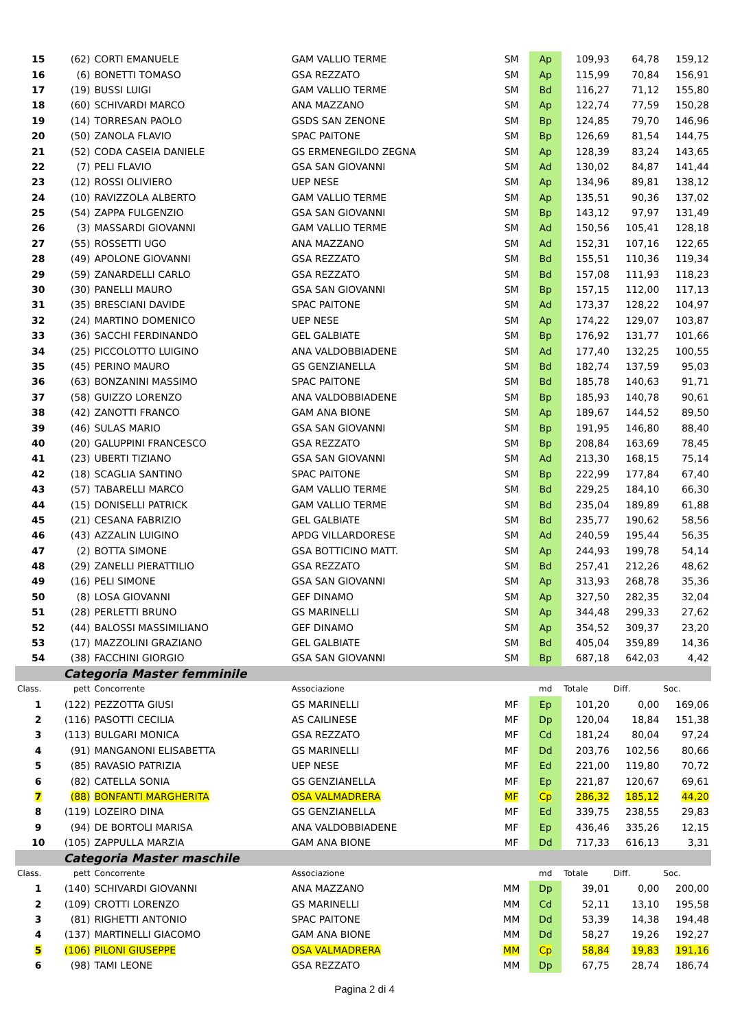| 15 | (62) | CORTI EMANUELE | GAM VALLIO TERME | SM | Ap | 109,93 | 64,78 | 159,12 |
| 16 | (6) | BONETTI TOMASO | GSA REZZATO | SM | Ap | 115,99 | 70,84 | 156,91 |
| 17 | (19) | BUSSI LUIGI | GAM VALLIO TERME | SM | Bd | 116,27 | 71,12 | 155,80 |
| 18 | (60) | SCHIVARDI MARCO | ANA MAZZANO | SM | Ap | 122,74 | 77,59 | 150,28 |
| 19 | (14) | TORRESAN PAOLO | GSDS SAN ZENONE | SM | Bp | 124,85 | 79,70 | 146,96 |
| 20 | (50) | ZANOLA FLAVIO | SPAC PAITONE | SM | Bp | 126,69 | 81,54 | 144,75 |
| 21 | (52) | CODA CASEIA DANIELE | GS ERMENEGILDO ZEGNA | SM | Ap | 128,39 | 83,24 | 143,65 |
| 22 | (7) | PELI FLAVIO | GSA SAN GIOVANNI | SM | Ad | 130,02 | 84,87 | 141,44 |
| 23 | (12) | ROSSI OLIVIERO | UEP NESE | SM | Ap | 134,96 | 89,81 | 138,12 |
| 24 | (10) | RAVIZZOLA ALBERTO | GAM VALLIO TERME | SM | Ap | 135,51 | 90,36 | 137,02 |
| 25 | (54) | ZAPPA FULGENZIO | GSA SAN GIOVANNI | SM | Bp | 143,12 | 97,97 | 131,49 |
| 26 | (3) | MASSARDI GIOVANNI | GAM VALLIO TERME | SM | Ad | 150,56 | 105,41 | 128,18 |
| 27 | (55) | ROSSETTI UGO | ANA MAZZANO | SM | Ad | 152,31 | 107,16 | 122,65 |
| 28 | (49) | APOLONE GIOVANNI | GSA REZZATO | SM | Bd | 155,51 | 110,36 | 119,34 |
| 29 | (59) | ZANARDELLI CARLO | GSA REZZATO | SM | Bd | 157,08 | 111,93 | 118,23 |
| 30 | (30) | PANELLI MAURO | GSA SAN GIOVANNI | SM | Bp | 157,15 | 112,00 | 117,13 |
| 31 | (35) | BRESCIANI DAVIDE | SPAC PAITONE | SM | Ad | 173,37 | 128,22 | 104,97 |
| 32 | (24) | MARTINO DOMENICO | UEP NESE | SM | Ap | 174,22 | 129,07 | 103,87 |
| 33 | (36) | SACCHI FERDINANDO | GEL GALBIATE | SM | Bp | 176,92 | 131,77 | 101,66 |
| 34 | (25) | PICCOLOTTO LUIGINO | ANA VALDOBBIADENE | SM | Ad | 177,40 | 132,25 | 100,55 |
| 35 | (45) | PERINO MAURO | GS GENZIANELLA | SM | Bd | 182,74 | 137,59 | 95,03 |
| 36 | (63) | BONZANINI MASSIMO | SPAC PAITONE | SM | Bd | 185,78 | 140,63 | 91,71 |
| 37 | (58) | GUIZZO LORENZO | ANA VALDOBBIADENE | SM | Bp | 185,93 | 140,78 | 90,61 |
| 38 | (42) | ZANOTTI FRANCO | GAM ANA BIONE | SM | Ap | 189,67 | 144,52 | 89,50 |
| 39 | (46) | SULAS MARIO | GSA SAN GIOVANNI | SM | Bp | 191,95 | 146,80 | 88,40 |
| 40 | (20) | GALUPPINI FRANCESCO | GSA REZZATO | SM | Bp | 208,84 | 163,69 | 78,45 |
| 41 | (23) | UBERTI TIZIANO | GSA SAN GIOVANNI | SM | Ad | 213,30 | 168,15 | 75,14 |
| 42 | (18) | SCAGLIA SANTINO | SPAC PAITONE | SM | Bp | 222,99 | 177,84 | 67,40 |
| 43 | (57) | TABARELLI MARCO | GAM VALLIO TERME | SM | Bd | 229,25 | 184,10 | 66,30 |
| 44 | (15) | DONISELLI PATRICK | GAM VALLIO TERME | SM | Bd | 235,04 | 189,89 | 61,88 |
| 45 | (21) | CESANA FABRIZIO | GEL GALBIATE | SM | Bd | 235,77 | 190,62 | 58,56 |
| 46 | (43) | AZZALIN LUIGINO | APDG VILLARDORESE | SM | Ad | 240,59 | 195,44 | 56,35 |
| 47 | (2) | BOTTA SIMONE | GSA BOTTICINO MATT. | SM | Ap | 244,93 | 199,78 | 54,14 |
| 48 | (29) | ZANELLI PIERATTILIO | GSA REZZATO | SM | Bd | 257,41 | 212,26 | 48,62 |
| 49 | (16) | PELI SIMONE | GSA SAN GIOVANNI | SM | Ap | 313,93 | 268,78 | 35,36 |
| 50 | (8) | LOSA GIOVANNI | GEF DINAMO | SM | Ap | 327,50 | 282,35 | 32,04 |
| 51 | (28) | PERLETTI BRUNO | GS MARINELLI | SM | Ap | 344,48 | 299,33 | 27,62 |
| 52 | (44) | BALOSSI MASSIMILIANO | GEF DINAMO | SM | Ap | 354,52 | 309,37 | 23,20 |
| 53 | (17) | MAZZOLINI GRAZIANO | GEL GALBIATE | SM | Bd | 405,04 | 359,89 | 14,36 |
| 54 | (38) | FACCHINI GIORGIO | GSA SAN GIOVANNI | SM | Bp | 687,18 | 642,03 | 4,42 |
| | Categoria Master femminile | | | | | | | |
| Class. | pett | Concorrente | Associazione | | md | Totale | Diff. | Soc. |
| 1 | (122) | PEZZOTTA GIUSI | GS MARINELLI | MF | Ep | 101,20 | 0,00 | 169,06 |
| 2 | (116) | PASOTTI CECILIA | AS CAILINESE | MF | Dp | 120,04 | 18,84 | 151,38 |
| 3 | (113) | BULGARI MONICA | GSA REZZATO | MF | Cd | 181,24 | 80,04 | 97,24 |
| 4 | (91) | MANGANONI ELISABETTA | GS MARINELLI | MF | Dd | 203,76 | 102,56 | 80,66 |
| 5 | (85) | RAVASIO PATRIZIA | UEP NESE | MF | Ed | 221,00 | 119,80 | 70,72 |
| 6 | (82) | CATELLA SONIA | GS GENZIANELLA | MF | Ep | 221,87 | 120,67 | 69,61 |
| 7 | (88) | BONFANTI MARGHERITA | OSA VALMADRERA | MF | Cp | 286,32 | 185,12 | 44,20 |
| 8 | (119) | LOZEIRO DINA | GS GENZIANELLA | MF | Ed | 339,75 | 238,55 | 29,83 |
| 9 | (94) | DE BORTOLI MARISA | ANA VALDOBBIADENE | MF | Ep | 436,46 | 335,26 | 12,15 |
| 10 | (105) | ZAPPULLA MARZIA | GAM ANA BIONE | MF | Dd | 717,33 | 616,13 | 3,31 |
| | Categoria Master maschile | | | | | | | |
| Class. | pett | Concorrente | Associazione | | md | Totale | Diff. | Soc. |
| 1 | (140) | SCHIVARDI GIOVANNI | ANA MAZZANO | MM | Dp | 39,01 | 0,00 | 200,00 |
| 2 | (109) | CROTTI LORENZO | GS MARINELLI | MM | Cd | 52,11 | 13,10 | 195,58 |
| 3 | (81) | RIGHETTI ANTONIO | SPAC PAITONE | MM | Dd | 53,39 | 14,38 | 194,48 |
| 4 | (137) | MARTINELLI GIACOMO | GAM ANA BIONE | MM | Dd | 58,27 | 19,26 | 192,27 |
| 5 | (106) | PILONI GIUSEPPE | OSA VALMADRERA | MM | Cp | 58,84 | 19,83 | 191,16 |
| 6 | (98) | TAMI LEONE | GSA REZZATO | MM | Dp | 67,75 | 28,74 | 186,74 |
Pagina 2 di 4